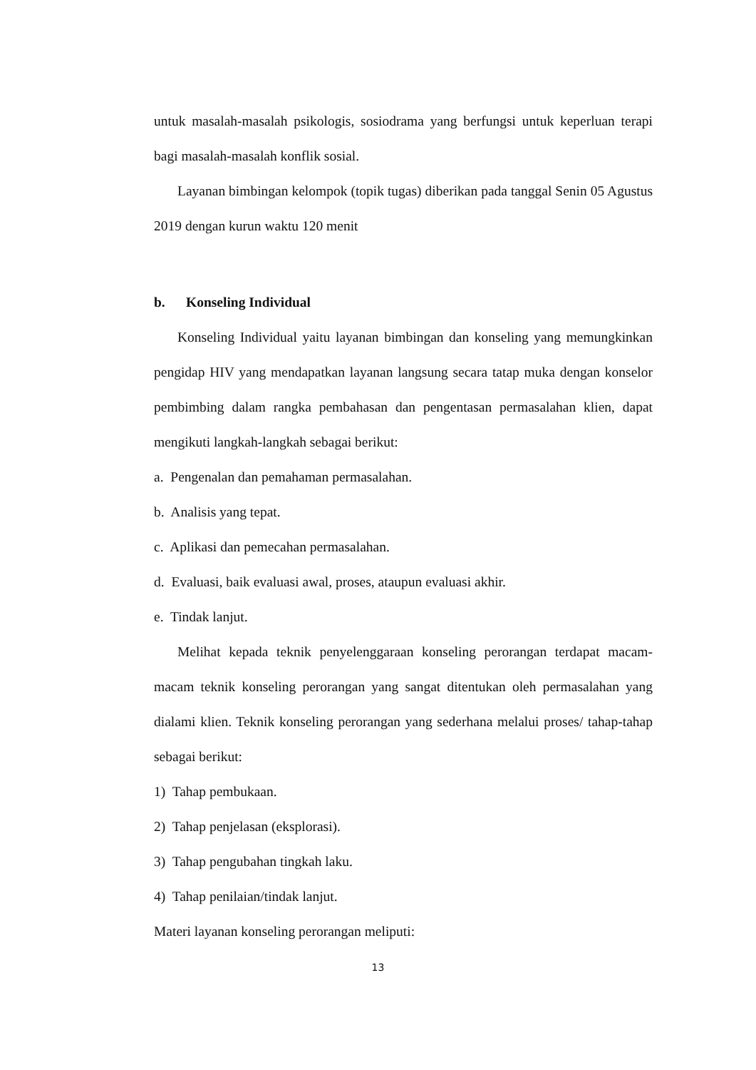untuk masalah-masalah psikologis, sosiodrama yang berfungsi untuk keperluan terapi bagi masalah-masalah konflik sosial.
Layanan bimbingan kelompok (topik tugas) diberikan pada tanggal Senin 05 Agustus 2019 dengan kurun waktu 120 menit
b. Konseling Individual
Konseling Individual yaitu layanan bimbingan dan konseling yang memungkinkan pengidap HIV yang mendapatkan layanan langsung secara tatap muka dengan konselor pembimbing dalam rangka pembahasan dan pengentasan permasalahan klien, dapat mengikuti langkah-langkah sebagai berikut:
a. Pengenalan dan pemahaman permasalahan.
b. Analisis yang tepat.
c. Aplikasi dan pemecahan permasalahan.
d. Evaluasi, baik evaluasi awal, proses, ataupun evaluasi akhir.
e. Tindak lanjut.
Melihat kepada teknik penyelenggaraan konseling perorangan terdapat macam-macam teknik konseling perorangan yang sangat ditentukan oleh permasalahan yang dialami klien. Teknik konseling perorangan yang sederhana melalui proses/ tahap-tahap sebagai berikut:
1) Tahap pembukaan.
2) Tahap penjelasan (eksplorasi).
3) Tahap pengubahan tingkah laku.
4) Tahap penilaian/tindak lanjut.
Materi layanan konseling perorangan meliputi:
13